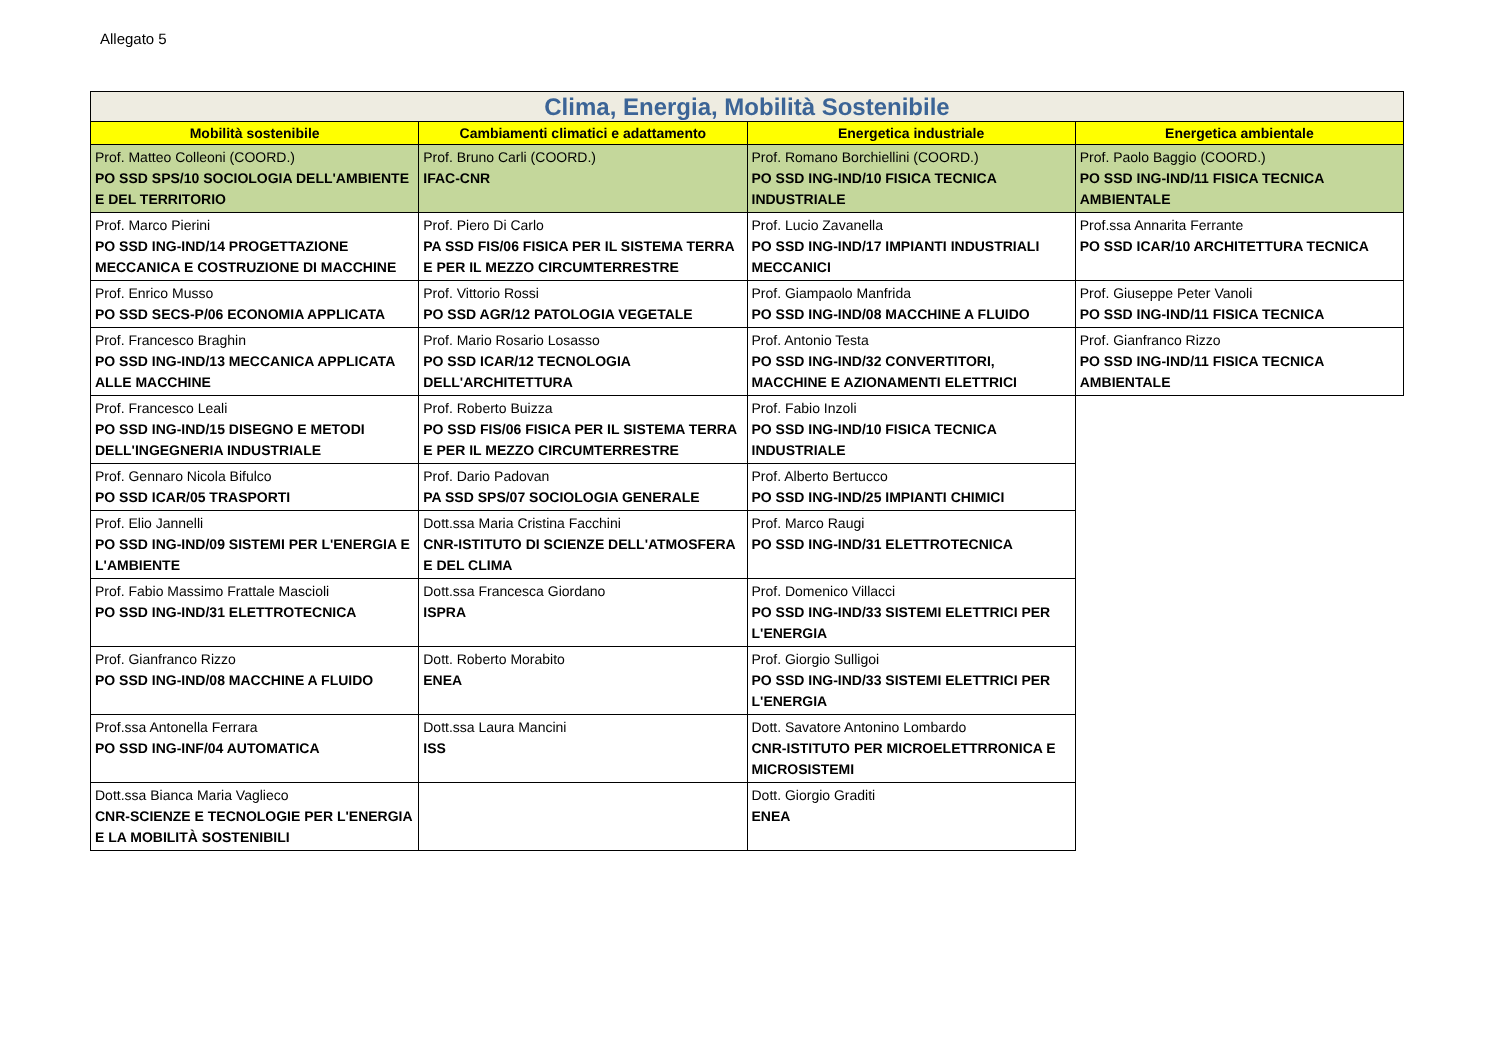Allegato 5
| Clima, Energia, Mobilità Sostenibile | | | |
| Mobilità sostenibile | Cambiamenti climatici e adattamento | Energetica industriale | Energetica ambientale |
| Prof. Matteo Colleoni (COORD.) PO SSD SPS/10 SOCIOLOGIA DELL'AMBIENTE E DEL TERRITORIO | Prof. Bruno Carli (COORD.) IFAC-CNR | Prof. Romano Borchiellini (COORD.) PO SSD ING-IND/10 FISICA TECNICA INDUSTRIALE | Prof. Paolo Baggio (COORD.) PO SSD ING-IND/11 FISICA TECNICA AMBIENTALE |
| Prof. Marco Pierini PO SSD ING-IND/14 PROGETTAZIONE MECCANICA E COSTRUZIONE DI MACCHINE | Prof. Piero Di Carlo PA SSD FIS/06 FISICA PER IL SISTEMA TERRA E PER IL MEZZO CIRCUMTERRESTRE | Prof. Lucio Zavanella PO SSD ING-IND/17 IMPIANTI INDUSTRIALI MECCANICI | Prof.ssa Annarita Ferrante PO SSD ICAR/10 ARCHITETTURA TECNICA |
| Prof. Enrico Musso PO SSD SECS-P/06 ECONOMIA APPLICATA | Prof. Vittorio Rossi PO SSD AGR/12 PATOLOGIA VEGETALE | Prof. Giampaolo Manfrida PO SSD ING-IND/08 MACCHINE A FLUIDO | Prof. Giuseppe Peter Vanoli PO SSD ING-IND/11 FISICA TECNICA |
| Prof. Francesco Braghin PO SSD ING-IND/13 MECCANICA APPLICATA ALLE MACCHINE | Prof. Mario Rosario Losasso PO SSD ICAR/12 TECNOLOGIA DELL'ARCHITETTURA | Prof. Antonio Testa PO SSD ING-IND/32 CONVERTITORI, MACCHINE E AZIONAMENTI ELETTRICI | Prof. Gianfranco Rizzo PO SSD ING-IND/11 FISICA TECNICA AMBIENTALE |
| Prof. Francesco Leali PO SSD ING-IND/15 DISEGNO E METODI DELL'INGEGNERIA INDUSTRIALE | Prof. Roberto Buizza PO SSD FIS/06 FISICA PER IL SISTEMA TERRA E PER IL MEZZO CIRCUMTERRESTRE | Prof. Fabio Inzoli PO SSD ING-IND/10 FISICA TECNICA INDUSTRIALE | |
| Prof. Gennaro Nicola Bifulco PO SSD ICAR/05 TRASPORTI | Prof. Dario Padovan PA SSD SPS/07 SOCIOLOGIA GENERALE | Prof. Alberto Bertucco PO SSD ING-IND/25 IMPIANTI CHIMICI | |
| Prof. Elio Jannelli PO SSD ING-IND/09 SISTEMI PER L'ENERGIA E L'AMBIENTE | Dott.ssa Maria Cristina Facchini CNR-ISTITUTO DI SCIENZE DELL'ATMOSFERA E DEL CLIMA | Prof. Marco Raugi PO SSD ING-IND/31 ELETTROTECNICA | |
| Prof. Fabio Massimo Frattale Mascioli PO SSD ING-IND/31 ELETTROTECNICA | Dott.ssa Francesca Giordano ISPRA | Prof. Domenico Villacci PO SSD ING-IND/33 SISTEMI ELETTRICI PER L'ENERGIA | |
| Prof. Gianfranco Rizzo PO SSD ING-IND/08 MACCHINE A FLUIDO | Dott. Roberto Morabito ENEA | Prof. Giorgio Sulligoi PO SSD ING-IND/33 SISTEMI ELETTRICI PER L'ENERGIA | |
| Prof.ssa Antonella Ferrara PO SSD ING-INF/04 AUTOMATICA | Dott.ssa Laura Mancini ISS | Dott. Savatore Antonino Lombardo CNR-ISTITUTO PER MICROELETTRRONICA E MICROSISTEMI | |
| Dott.ssa Bianca Maria Vaglieco CNR-SCIENZE E TECNOLOGIE PER L'ENERGIA E LA MOBILITÀ SOSTENIBILI | | Dott. Giorgio Graditi ENEA | |